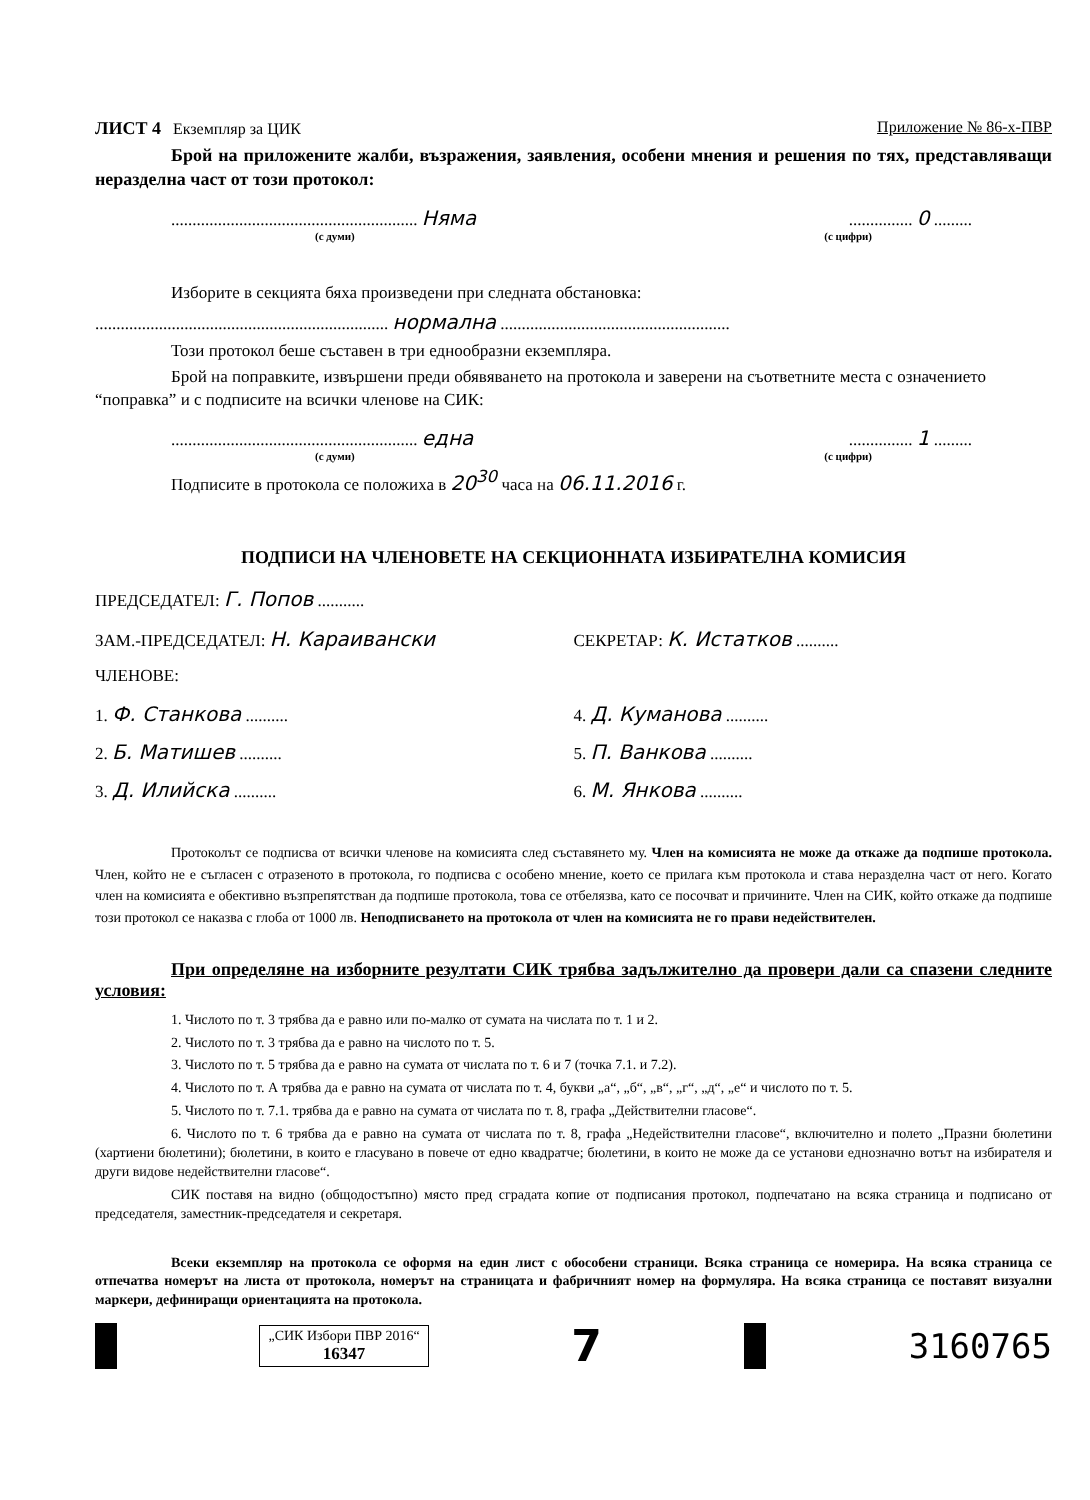ЛИСТ 4 Екземпляр за ЦИК Приложение № 86-х-ПВР
Брой на приложените жалби, възражения, заявления, особени мнения и решения по тях, представляващи неразделна част от този протокол:
.......................................................... Няма............... 0 .........
(с думи) (с цифри)
Изборите в секцията бяха произведени при следната обстановка:
..................................................................... нормална ......................................................
Този протокол беше съставен в три еднообразни екземпляра.
Брой на поправките, извършени преди обявяването на протокола и заверени на съответните места с означението “поправка” и с подписите на всички членове на СИК:
.......................................................... една............... 1 .........
(с думи) (с цифри)
Подписите в протокола се положиха в 20<sup>30</sup> часа на 06.11.2016 г.
ПОДПИСИ НА ЧЛЕНОВЕТЕ НА СЕКЦИОННАТА ИЗБИРАТЕЛНА КОМИСИЯ
ПРЕДСЕДАТЕЛ: Г. Попов ...........
ЗАМ.-ПРЕДСЕДАТЕЛ: Н. Караивански
СЕКРЕТАР: К. Истатков ..........
ЧЛЕНОВЕ:
1. Ф. Станкова .......... 4. Д. Куманова ..........
2. Б. Матишев .......... 5. П. Ванкова ..........
3. Д. Илийска .......... 6. М. Янкова ..........
Протоколът се подписва от всички членове на комисията след съставянето му. Член на комисията не може да откаже да подпише протокола. Член, който не е съгласен с отразеното в протокола, го подписва с особено мнение, което се прилага към протокола и става неразделна част от него. Когато член на комисията е обективно възпрепятстван да подпише протокола, това се отбелязва, като се посочват и причините. Член на СИК, който откаже да подпише този протокол се наказва с глоба от 1000 лв. Неподписването на протокола от член на комисията не го прави недействителен.
При определяне на изборните резултати СИК трябва задължително да провери дали са спазени следните условия:
1. Числото по т. 3 трябва да е равно или по-малко от сумата на числата по т. 1 и 2.
2. Числото по т. 3 трябва да е равно на числото по т. 5.
3. Числото по т. 5 трябва да е равно на сумата от числата по т. 6 и 7 (точка 7.1. и 7.2).
4. Числото по т. А трябва да е равно на сумата от числата по т. 4, букви „а“, „б“, „в“, „г“, „д“, „е“ и числото по т. 5.
5. Числото по т. 7.1. трябва да е равно на сумата от числата по т. 8, графа „Действителни гласове“.
6. Числото по т. 6 трябва да е равно на сумата от числата по т. 8, графа „Недействителни гласове“, включително и полето „Празни бюлетини (хартиени бюлетини); бюлетини, в които е гласувано в повече от едно квадратче; бюлетини, в които не може да се установи еднозначно вотът на избирателя и други видове недействителни гласове“.
СИК поставя на видно (общодостъпно) място пред сградата копие от подписания протокол, подпечатано на всяка страница и подписано от председателя, заместник-председателя и секретаря.
Всеки екземпляр на протокола се оформя на един лист с обособени страници. Всяка страница се номерира. На всяка страница се отпечатва номерът на листа от протокола, номерът на страницата и фабричният номер на формуляра. На всяка страница се поставят визуални маркери, дефиниращи ориентацията на протокола.
„СИК Избори ПВР 2016“
16347
7
3160765